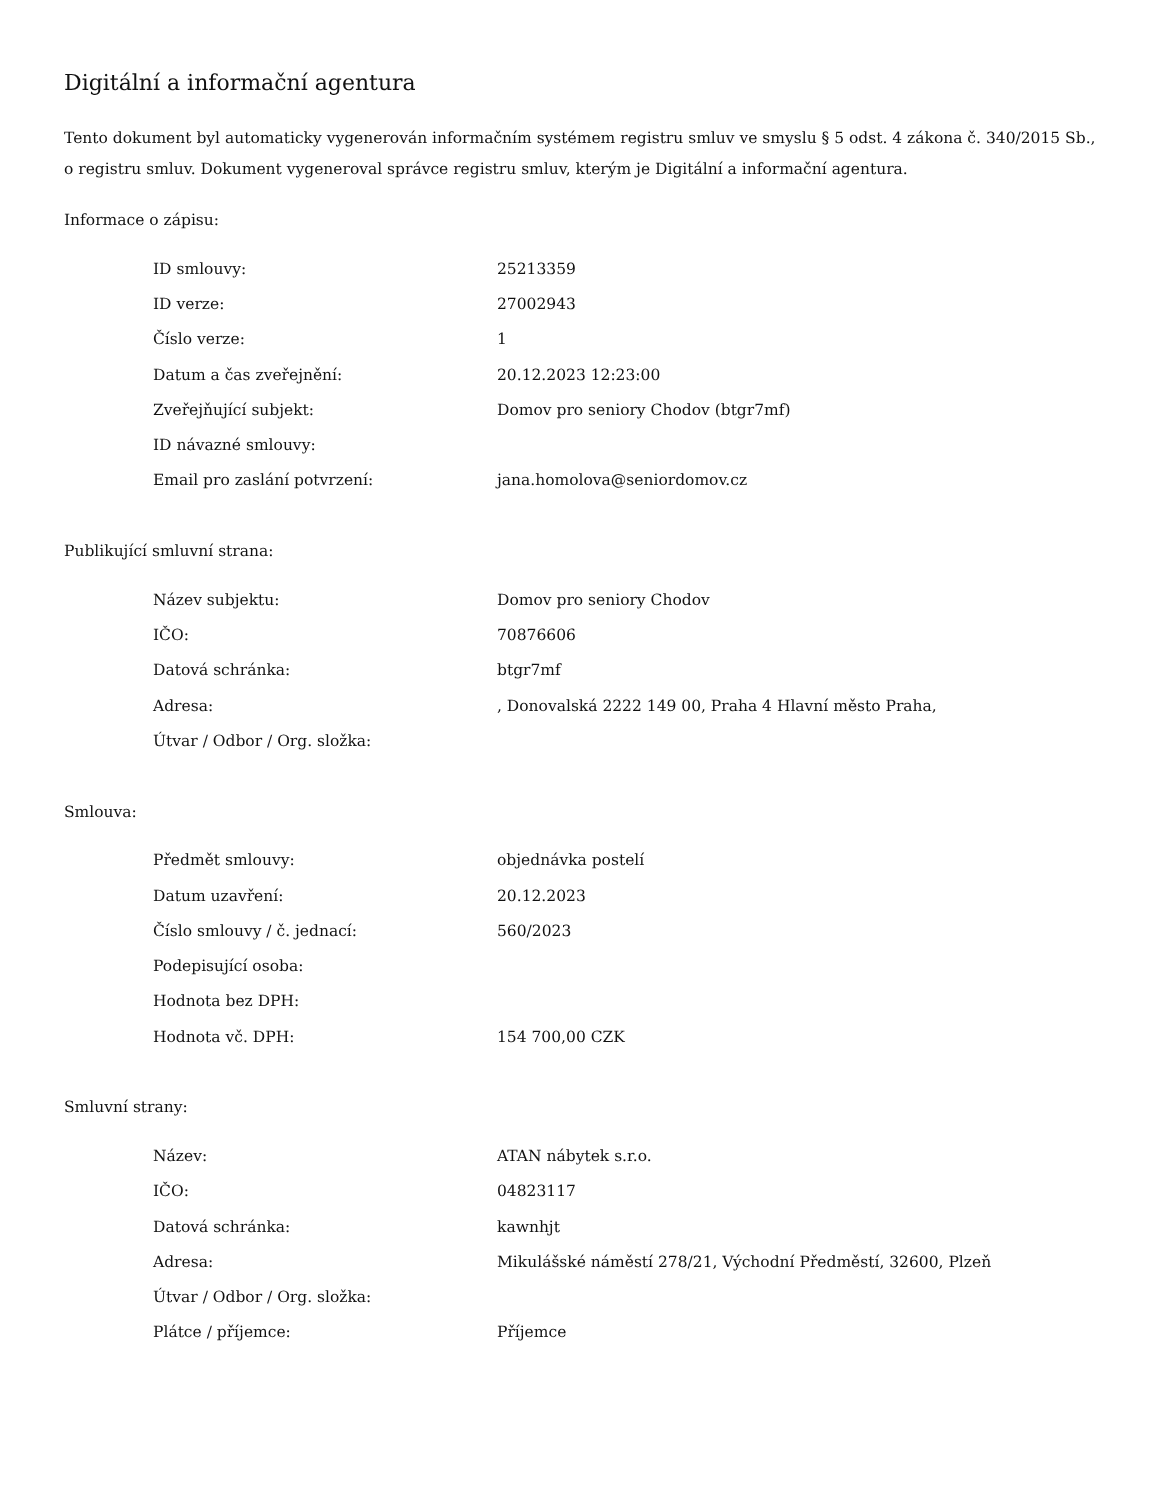Digitální a informační agentura
Tento dokument byl automaticky vygenerován informačním systémem registru smluv ve smyslu § 5 odst. 4 zákona č. 340/2015 Sb., o registru smluv. Dokument vygeneroval správce registru smluv, kterým je Digitální a informační agentura.
Informace o zápisu:
| ID smlouvy: | 25213359 |
| ID verze: | 27002943 |
| Číslo verze: | 1 |
| Datum a čas zveřejnění: | 20.12.2023 12:23:00 |
| Zveřejňující subjekt: | Domov pro seniory Chodov (btgr7mf) |
| ID návazné smlouvy: | |
| Email pro zaslání potvrzení: | jana.homolova@seniordomov.cz |
Publikující smluvní strana:
| Název subjektu: | Domov pro seniory Chodov |
| IČO: | 70876606 |
| Datová schránka: | btgr7mf |
| Adresa: | , Donovalská 2222 149 00, Praha 4 Hlavní město Praha, |
| Útvar / Odbor / Org. složka: | |
Smlouva:
| Předmět smlouvy: | objednávka postelí |
| Datum uzavření: | 20.12.2023 |
| Číslo smlouvy / č. jednací: | 560/2023 |
| Podepisující osoba: | |
| Hodnota bez DPH: | |
| Hodnota vč. DPH: | 154 700,00 CZK |
Smluvní strany:
| Název: | ATAN nábytek s.r.o. |
| IČO: | 04823117 |
| Datová schránka: | kawnhjt |
| Adresa: | Mikulášské náměstí 278/21, Východní Předměstí, 32600, Plzeň |
| Útvar / Odbor / Org. složka: | |
| Plátce / příjemce: | Příjemce |